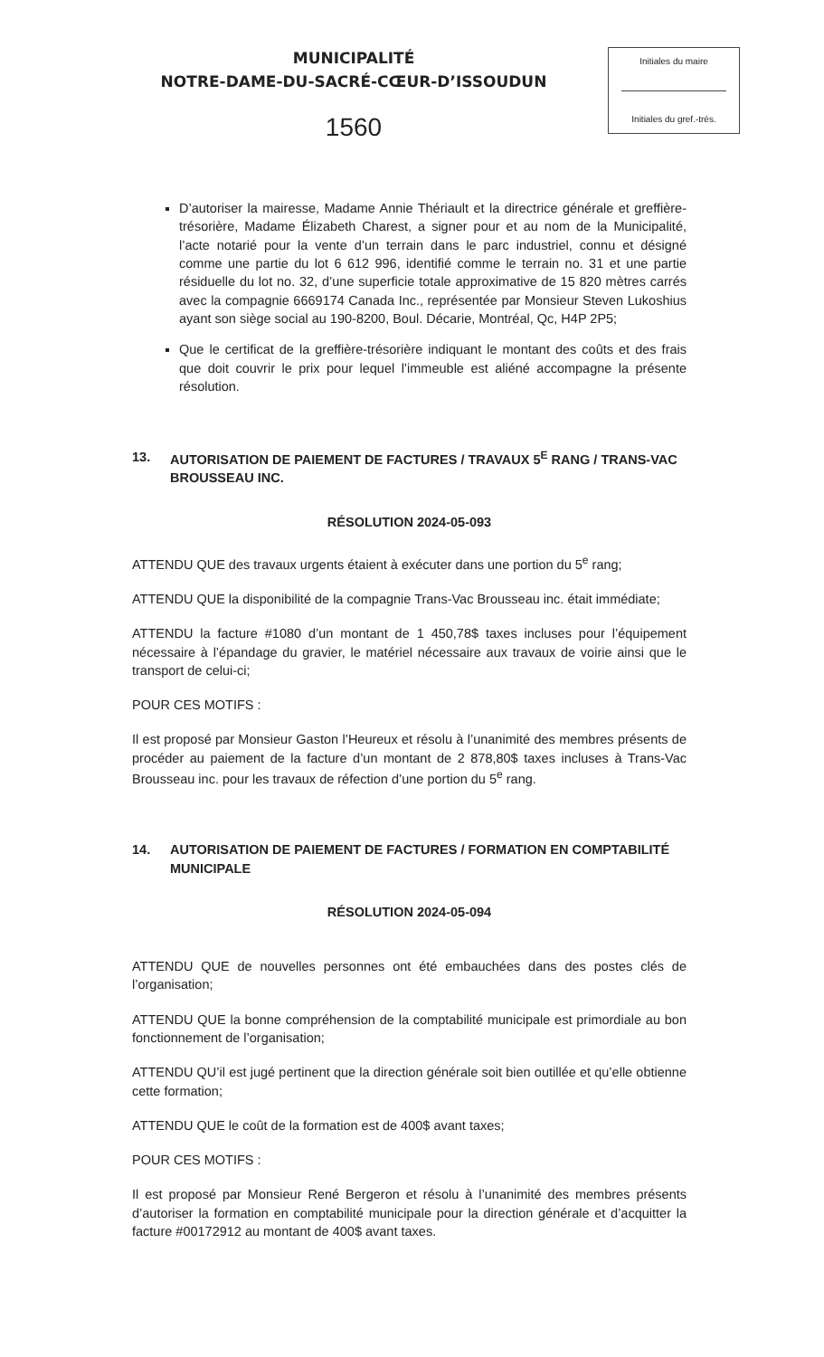MUNICIPALITÉ
NOTRE-DAME-DU-SACRÉ-CŒUR-D’ISSOUDUN
1560
Initiales du maire
Initiales du gref.-trés.
D’autoriser la mairesse, Madame Annie Thériault et la directrice générale et greffière-trésorière, Madame Élizabeth Charest, a signer pour et au nom de la Municipalité, l’acte notarié pour la vente d’un terrain dans le parc industriel, connu et désigné comme une partie du lot 6 612 996, identifié comme le terrain no. 31 et une partie résiduelle du lot no. 32, d’une superficie totale approximative de 15 820 mètres carrés avec la compagnie 6669174 Canada Inc., représentée par Monsieur Steven Lukoshius ayant son siège social au 190-8200, Boul. Décarie, Montréal, Qc, H4P 2P5;
Que le certificat de la greffière-trésorière indiquant le montant des coûts et des frais que doit couvrir le prix pour lequel l’immeuble est aliéné accompagne la présente résolution.
13. AUTORISATION DE PAIEMENT DE FACTURES / TRAVAUX 5<sup>E</sup> RANG / TRANS-VAC BROUSSEAU INC.
RÉSOLUTION 2024-05-093
ATTENDU QUE des travaux urgents étaient à exécuter dans une portion du 5<sup>e</sup> rang;
ATTENDU QUE la disponibilité de la compagnie Trans-Vac Brousseau inc. était immédiate;
ATTENDU la facture #1080 d’un montant de 1 450,78$ taxes incluses pour l’équipement nécessaire à l’épandage du gravier, le matériel nécessaire aux travaux de voirie ainsi que le transport de celui-ci;
POUR CES MOTIFS :
Il est proposé par Monsieur Gaston l’Heureux et résolu à l’unanimité des membres présents de procéder au paiement de la facture d’un montant de 2 878,80$ taxes incluses à Trans-Vac Brousseau inc. pour les travaux de réfection d’une portion du 5<sup>e</sup> rang.
14. AUTORISATION DE PAIEMENT DE FACTURES / FORMATION EN COMPTABILITÉ MUNICIPALE
RÉSOLUTION 2024-05-094
ATTENDU QUE de nouvelles personnes ont été embauchées dans des postes clés de l’organisation;
ATTENDU QUE la bonne compréhension de la comptabilité municipale est primordiale au bon fonctionnement de l’organisation;
ATTENDU QU’il est jugé pertinent que la direction générale soit bien outillée et qu’elle obtienne cette formation;
ATTENDU QUE le coût de la formation est de 400$ avant taxes;
POUR CES MOTIFS :
Il est proposé par Monsieur René Bergeron et résolu à l’unanimité des membres présents d’autoriser la formation en comptabilité municipale pour la direction générale et d’acquitter la facture #00172912 au montant de 400$ avant taxes.